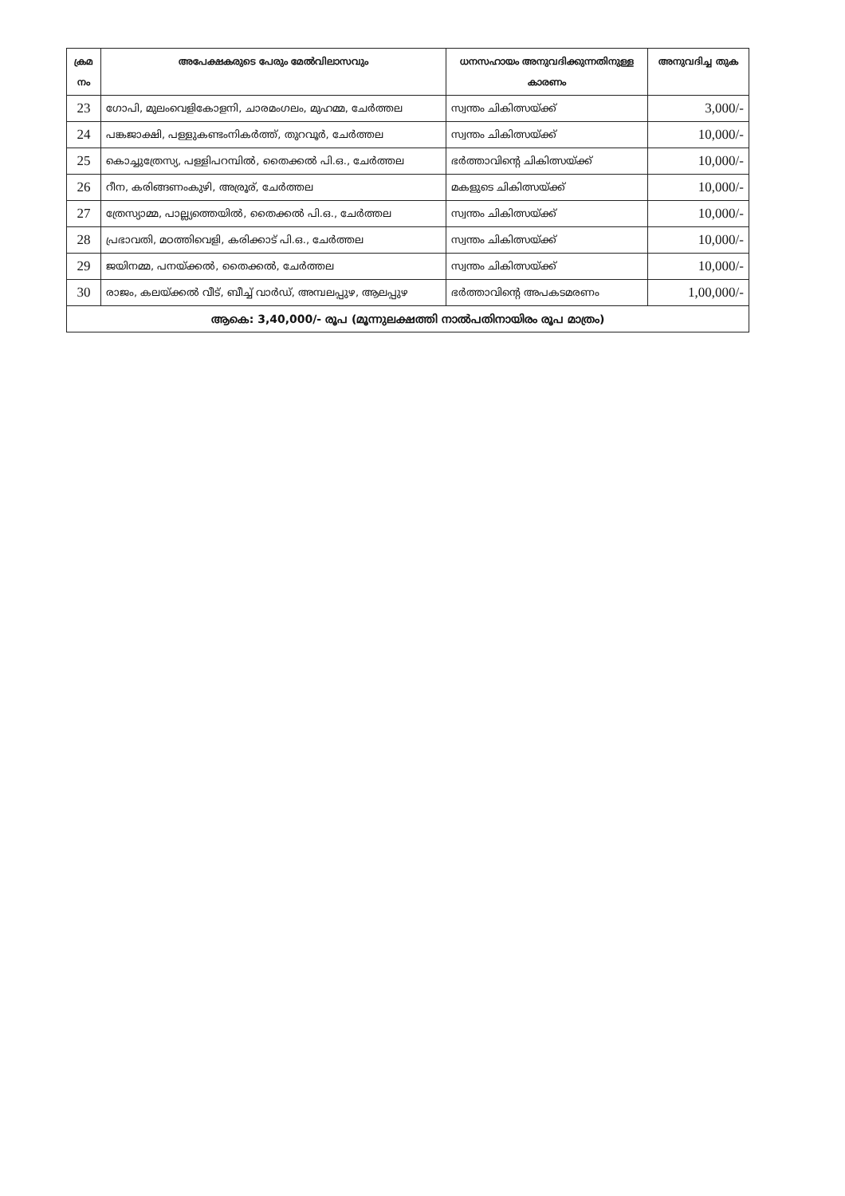| ക്രമ നം | അപേക്ഷകരുടെ പേരും മേൽവിലാസവും | ധനസഹായം അനുവദിക്കുന്നതിനുള്ള കാരണം | അനുവദിച്ച തുക |
| --- | --- | --- | --- |
| 23 | ഗോപി, മുലംവെളികോളനി, ചാരമംഗലം, മുഹമ്മ, ചേർത്തല | സ്വന്തം ചികിത്സയ്ക്ക് | 3,000/- |
| 24 | പങ്കജാക്ഷി, പള്ളുകണ്ടംനികർത്ത്, തുറവൂർ, ചേർത്തല | സ്വന്തം ചികിത്സയ്ക്ക് | 10,000/- |
| 25 | കൊച്ചുത്രേസ്യ, പള്ളിപറമ്പിൽ, തൈക്കൽ പി.ഒ., ചേർത്തല | ഭർത്താവിന്റെ ചികിത്സയ്ക്ക് | 10,000/- |
| 26 | റീന, കരിങ്ങണംകുഴി, അര്രൂര്, ചേർത്തല | മകളുടെ ചികിത്സയ്ക്ക് | 10,000/- |
| 27 | ത്രേസ്യാമ്മ, പാല്ല്യത്തെയിൽ, തൈക്കൽ പി.ഒ., ചേർത്തല | സ്വന്തം ചികിത്സയ്ക്ക് | 10,000/- |
| 28 | പ്രഭാവതി, മഠത്തിവെളി, കരിക്കാട് പി.ഒ., ചേർത്തല | സ്വന്തം ചികിത്സയ്ക്ക് | 10,000/- |
| 29 | ജയിനമ്മ, പനയ്ക്കൽ, തൈക്കൽ, ചേർത്തല | സ്വന്തം ചികിത്സയ്ക്ക് | 10,000/- |
| 30 | രാജം, കലയ്ക്കൽ വീട്, ബീച്ച് വാർഡ്, അമ്പലപ്പുഴ, ആലപ്പുഴ | ഭർത്താവിന്റെ അപകടമരണം | 1,00,000/- |
| ആകെ: 3,40,000/- രൂപ (മൂന്നുലക്ഷത്തി നാൽപതിനായിരം രൂപ മാത്രം) | | | |